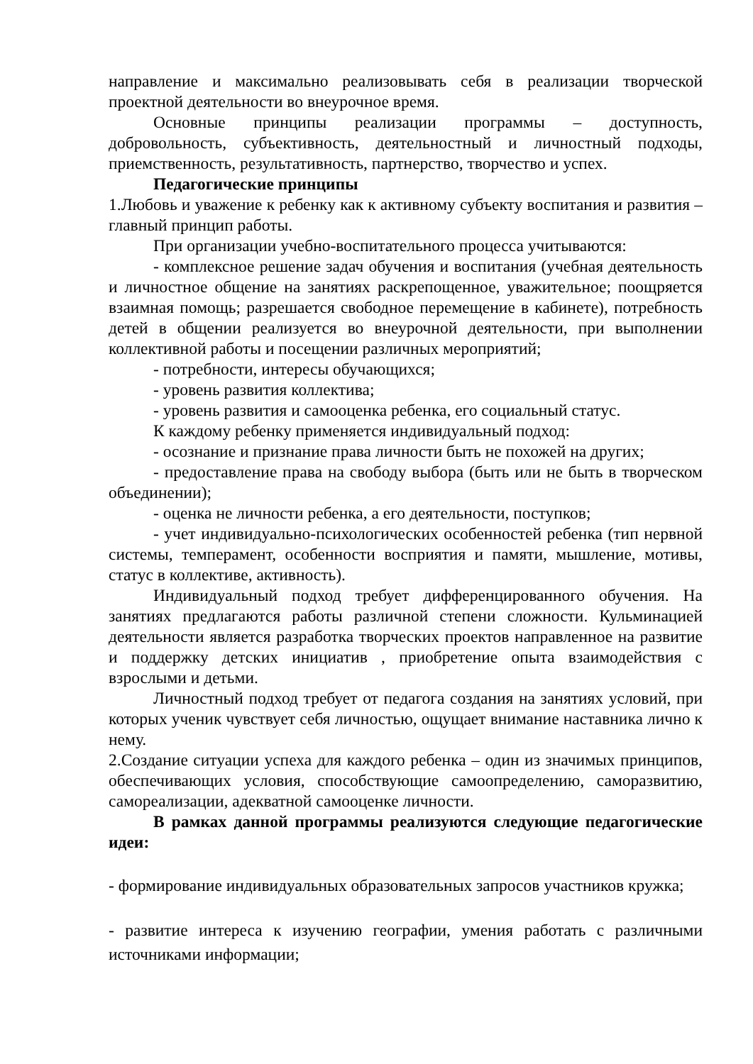направление и максимально реализовывать себя в реализации творческой проектной деятельности во внеурочное время.
Основные принципы реализации программы – доступность, добровольность, субъективность, деятельностный и личностный подходы, приемственность, результативность, партнерство, творчество и успех.
Педагогические принципы
1.Любовь и уважение к ребенку как к активному субъекту воспитания и развития – главный принцип работы.
При организации учебно-воспитательного процесса учитываются:
- комплексное решение задач обучения и воспитания (учебная деятельность и личностное общение на занятиях раскрепощенное, уважительное; поощряется взаимная помощь; разрешается свободное перемещение в кабинете), потребность детей в общении реализуется во внеурочной деятельности, при выполнении коллективной работы и посещении различных мероприятий;
- потребности, интересы обучающихся;
- уровень развития коллектива;
- уровень развития и самооценка ребенка, его социальный статус.
К каждому ребенку применяется индивидуальный подход:
- осознание и признание права личности быть не похожей на других;
- предоставление права на свободу выбора (быть или не быть в творческом объединении);
- оценка не личности ребенка, а его деятельности, поступков;
- учет индивидуально-психологических особенностей ребенка (тип нервной системы, темперамент, особенности восприятия и памяти, мышление, мотивы, статус в коллективе, активность).
Индивидуальный подход требует дифференцированного обучения. На занятиях предлагаются работы различной степени сложности. Кульминацией деятельности является разработка творческих проектов направленное на развитие и поддержку детских инициатив , приобретение опыта взаимодействия с взрослыми и детьми.
Личностный подход требует от педагога создания на занятиях условий, при которых ученик чувствует себя личностью, ощущает внимание наставника лично к нему.
2.Создание ситуации успеха для каждого ребенка – один из значимых принципов, обеспечивающих условия, способствующие самоопределению, саморазвитию, самореализации, адекватной самооценке личности.
В рамках данной программы реализуются следующие педагогические идеи:
- формирование индивидуальных образовательных запросов участников кружка;
- развитие интереса к изучению географии, умения работать с различными источниками информации;